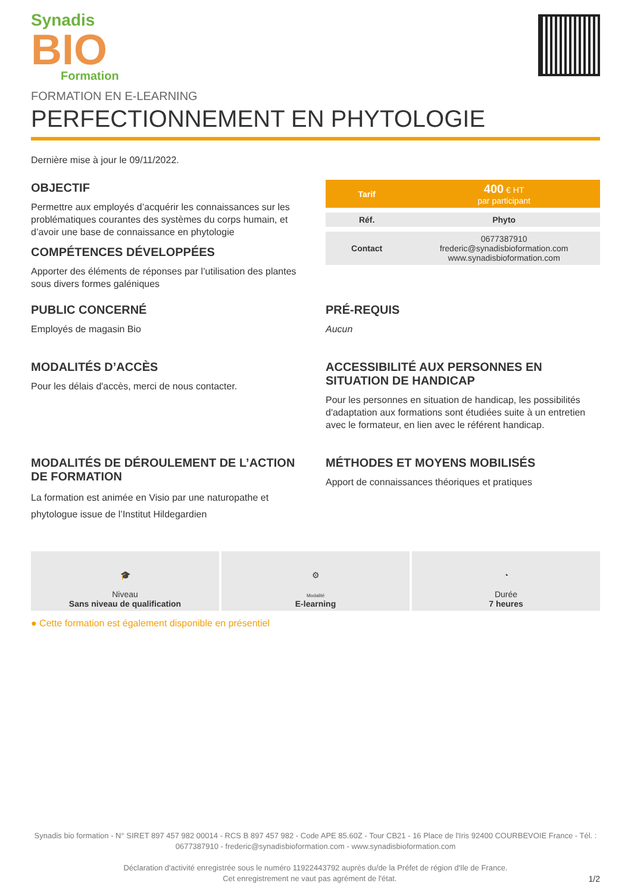Synadis
BIO
Formation
FORMATION EN E-LEARNING
PERFECTIONNEMENT EN PHYTOLOGIE
Dernière mise à jour le 09/11/2022.
OBJECTIF
Permettre aux employés d’acquérir les connaissances sur les problématiques courantes des systèmes du corps humain, et d’avoir une base de connaissance en phytologie
COMPÉTENCES DÉVELOPPÉES
Apporter des éléments de réponses par l’utilisation des plantes sous divers formes galéniques
| Tarif | 400 € HT par participant |
| Réf. | Phyto |
| Contact | 0677387910 frederic@synadisbioformation.com www.synadisbioformation.com |
PUBLIC CONCERNÉ
Employés de magasin Bio
PRÉ-REQUIS
Aucun
MODALITÉS D’ACCÈS
Pour les délais d'accès, merci de nous contacter.
ACCESSIBILITÉ AUX PERSONNES EN SITUATION DE HANDICAP
Pour les personnes en situation de handicap, les possibilités d'adaptation aux formations sont étudiées suite à un entretien avec le formateur, en lien avec le référent handicap.
MODALITÉS DE DÉROULEMENT DE L’ACTION DE FORMATION
La formation est animée en Visio par une naturopathe et phytologue issue de l’Institut Hildegardien
MÉTHODES ET MOYENS MOBILISÉS
Apport de connaissances théoriques et pratiques
🎓
Niveau
Sans niveau de qualification
⚙
Modalité
E-learning
◔
Durée
7 heures
● Cette formation est également disponible en présentiel
Synadis bio formation - N° SIRET 897 457 982 00014 - RCS B 897 457 982 - Code APE 85.60Z - Tour CB21 - 16 Place de l'Iris 92400 COURBEVOIE France - Tél. : 0677387910 - frederic@synadisbioformation.com - www.synadisbioformation.com
Déclaration d'activité enregistrée sous le numéro 11922443792 auprès du/de la Préfet de région d'Ile de France.
Cet enregistrement ne vaut pas agrément de l'état. 1/2